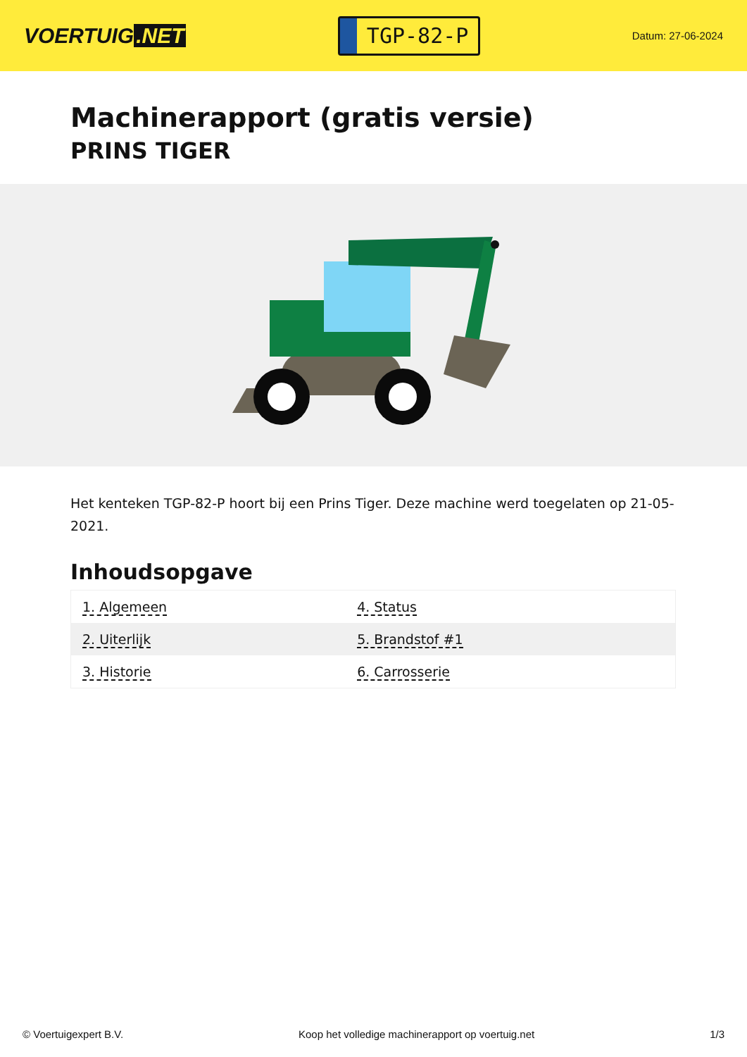VOERTUIG.NET
TGP-82-P
Datum: 27-06-2024
Machinerapport (gratis versie)
PRINS TIGER
Het kenteken TGP-82-P hoort bij een Prins Tiger. Deze machine werd toegelaten op 21-05-2021.
Inhoudsopgave
| 1. Algemeen | 4. Status |
| 2. Uiterlijk | 5. Brandstof #1 |
| 3. Historie | 6. Carrosserie |
© Voertuigexpert B.V. Koop het volledige machinerapport op voertuig.net 1/3